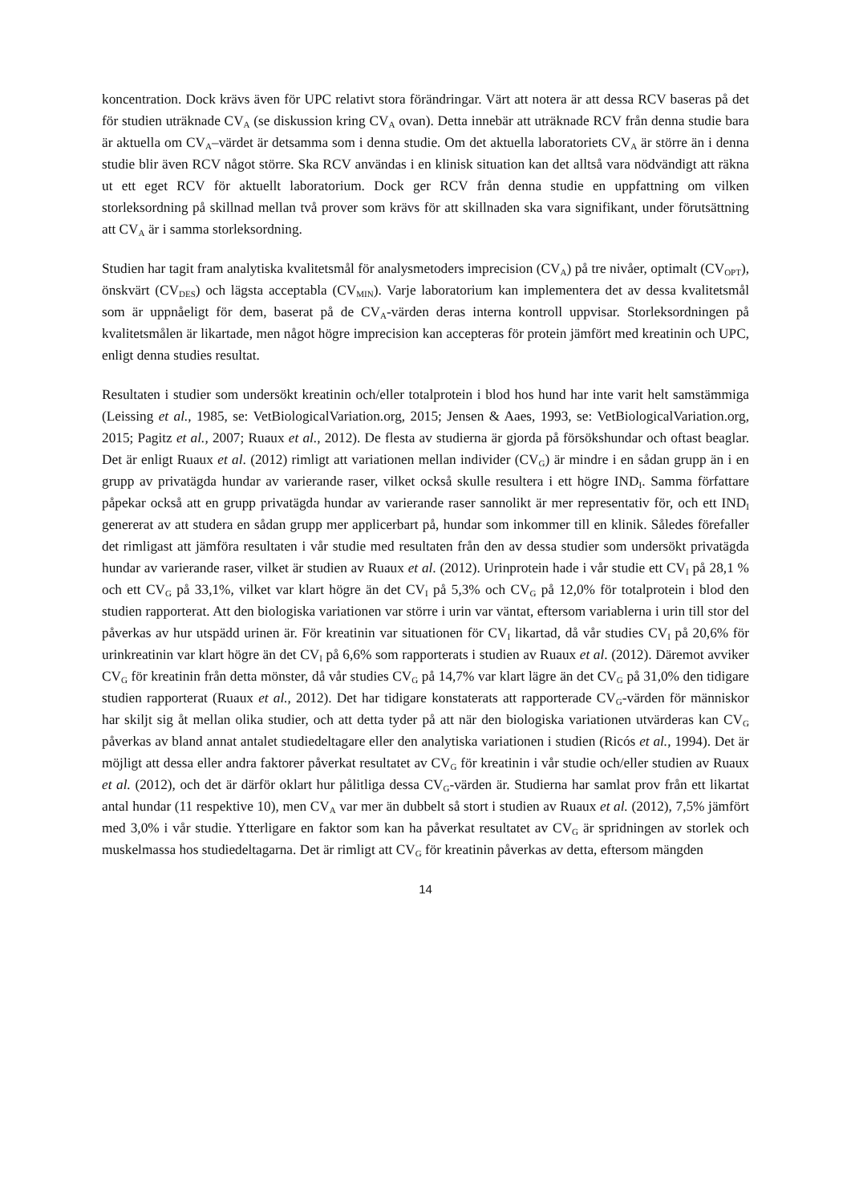koncentration. Dock krävs även för UPC relativt stora förändringar. Värt att notera är att dessa RCV baseras på det för studien uträknade CV<sub>A</sub> (se diskussion kring CV<sub>A</sub> ovan). Detta innebär att uträknade RCV från denna studie bara är aktuella om CV<sub>A</sub>–värdet är detsamma som i denna studie. Om det aktuella laboratoriets CV<sub>A</sub> är större än i denna studie blir även RCV något större. Ska RCV användas i en klinisk situation kan det alltså vara nödvändigt att räkna ut ett eget RCV för aktuellt laboratorium. Dock ger RCV från denna studie en uppfattning om vilken storleksordning på skillnad mellan två prover som krävs för att skillnaden ska vara signifikant, under förutsättning att CV<sub>A</sub> är i samma storleksordning.
Studien har tagit fram analytiska kvalitetsmål för analysmetoders imprecision (CV<sub>A</sub>) på tre nivåer, optimalt (CV<sub>OPT</sub>), önskvärt (CV<sub>DES</sub>) och lägsta acceptabla (CV<sub>MIN</sub>). Varje laboratorium kan implementera det av dessa kvalitetsmål som är uppnåeligt för dem, baserat på de CV<sub>A</sub>-värden deras interna kontroll uppvisar. Storleksordningen på kvalitetsmålen är likartade, men något högre imprecision kan accepteras för protein jämfört med kreatinin och UPC, enligt denna studies resultat.
Resultaten i studier som undersökt kreatinin och/eller totalprotein i blod hos hund har inte varit helt samstämmiga (Leissing et al., 1985, se: VetBiologicalVariation.org, 2015; Jensen & Aaes, 1993, se: VetBiologicalVariation.org, 2015; Pagitz et al., 2007; Ruaux et al., 2012). De flesta av studierna är gjorda på försökshundar och oftast beaglar. Det är enligt Ruaux et al. (2012) rimligt att variationen mellan individer (CV<sub>G</sub>) är mindre i en sådan grupp än i en grupp av privatägda hundar av varierande raser, vilket också skulle resultera i ett högre IND<sub>I</sub>. Samma författare påpekar också att en grupp privatägda hundar av varierande raser sannolikt är mer representativ för, och ett IND<sub>I</sub> genererat av att studera en sådan grupp mer applicerbart på, hundar som inkommer till en klinik. Således förefaller det rimligast att jämföra resultaten i vår studie med resultaten från den av dessa studier som undersökt privatägda hundar av varierande raser, vilket är studien av Ruaux et al. (2012). Urinprotein hade i vår studie ett CV<sub>I</sub> på 28,1 % och ett CV<sub>G</sub> på 33,1%, vilket var klart högre än det CV<sub>I</sub> på 5,3% och CV<sub>G</sub> på 12,0% för totalprotein i blod den studien rapporterat. Att den biologiska variationen var större i urin var väntat, eftersom variablerna i urin till stor del påverkas av hur utspädd urinen är. För kreatinin var situationen för CV<sub>I</sub> likartad, då vår studies CV<sub>I</sub> på 20,6% för urinkreatinin var klart högre än det CV<sub>I</sub> på 6,6% som rapporterats i studien av Ruaux et al. (2012). Däremot avviker CV<sub>G</sub> för kreatinin från detta mönster, då vår studies CV<sub>G</sub> på 14,7% var klart lägre än det CV<sub>G</sub> på 31,0% den tidigare studien rapporterat (Ruaux et al., 2012). Det har tidigare konstaterats att rapporterade CV<sub>G</sub>-värden för människor har skiljt sig åt mellan olika studier, och att detta tyder på att när den biologiska variationen utvärderas kan CV<sub>G</sub> påverkas av bland annat antalet studiedeltagare eller den analytiska variationen i studien (Ricós et al., 1994). Det är möjligt att dessa eller andra faktorer påverkat resultatet av CV<sub>G</sub> för kreatinin i vår studie och/eller studien av Ruaux et al. (2012), och det är därför oklart hur pålitliga dessa CV<sub>G</sub>-värden är. Studierna har samlat prov från ett likartat antal hundar (11 respektive 10), men CV<sub>A</sub> var mer än dubbelt så stort i studien av Ruaux et al. (2012), 7,5% jämfört med 3,0% i vår studie. Ytterligare en faktor som kan ha påverkat resultatet av CV<sub>G</sub> är spridningen av storlek och muskelmassa hos studiedeltagarna. Det är rimligt att CV<sub>G</sub> för kreatinin påverkas av detta, eftersom mängden
14